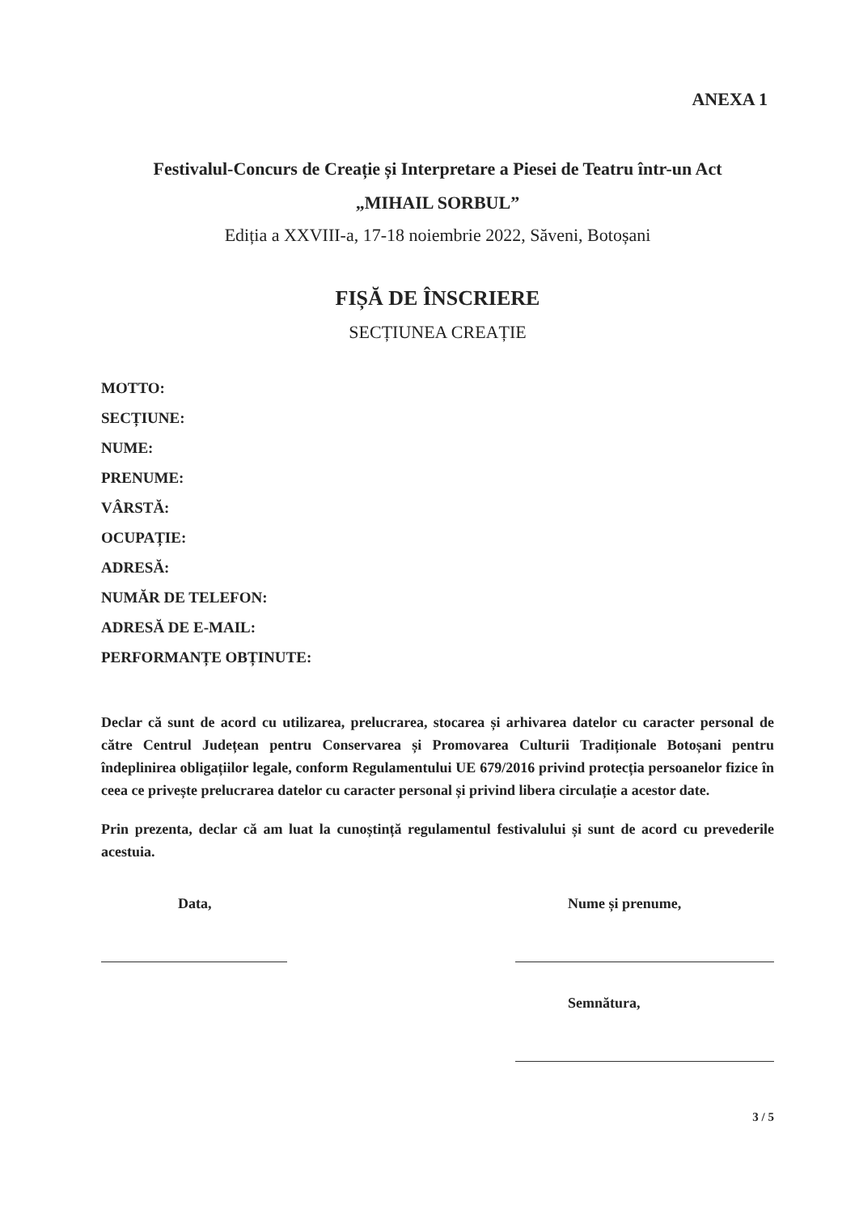ANEXA 1
Festivalul-Concurs de Creație și Interpretare a Piesei de Teatru într-un Act
„MIHAIL SORBUL”
Ediția a XXVIII-a, 17-18 noiembrie 2022, Săveni, Botoșani
FIȘĂ DE ÎNSCRIERE
SECȚIUNEA CREAȚIE
MOTTO:
SECȚIUNE:
NUME:
PRENUME:
VÂRSTĂ:
OCUPAȚIE:
ADRESĂ:
NUMĂR DE TELEFON:
ADRESĂ DE E-MAIL:
PERFORMANȚE OBȚINUTE:
Declar că sunt de acord cu utilizarea, prelucrarea, stocarea și arhivarea datelor cu caracter personal de către Centrul Județean pentru Conservarea și Promovarea Culturii Tradiționale Botoșani pentru îndeplinirea obligațiilor legale, conform Regulamentului UE 679/2016 privind protecția persoanelor fizice în ceea ce privește prelucrarea datelor cu caracter personal și privind libera circulație a acestor date.
Prin prezenta, declar că am luat la cunoștință regulamentul festivalului și sunt de acord cu prevederile acestuia.
Data, Nume și prenume,
Semnătura,
3 / 5